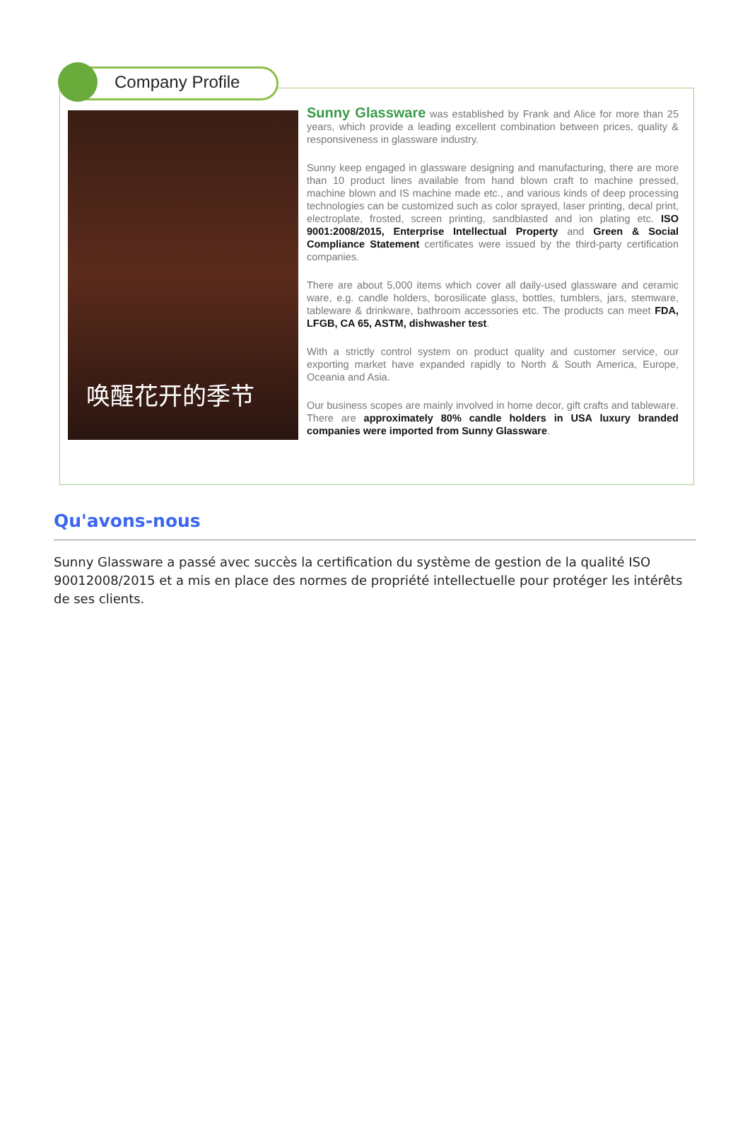Company Profile
唤醒花开的季节
Sunny Glassware was established by Frank and Alice for more than 25 years, which provide a leading excellent combination between prices, quality & responsiveness in glassware industry.
Sunny keep engaged in glassware designing and manufacturing, there are more than 10 product lines available from hand blown craft to machine pressed, machine blown and IS machine made etc., and various kinds of deep processing technologies can be customized such as color sprayed, laser printing, decal print, electroplate, frosted, screen printing, sandblasted and ion plating etc. ISO 9001:2008/2015, Enterprise Intellectual Property and Green & Social Compliance Statement certificates were issued by the third-party certification companies.
There are about 5,000 items which cover all daily-used glassware and ceramic ware, e.g. candle holders, borosilicate glass, bottles, tumblers, jars, stemware, tableware & drinkware, bathroom accessories etc. The products can meet FDA, LFGB, CA 65, ASTM, dishwasher test.
With a strictly control system on product quality and customer service, our exporting market have expanded rapidly to North & South America, Europe, Oceania and Asia.
Our business scopes are mainly involved in home decor, gift crafts and tableware. There are approximately 80% candle holders in USA luxury branded companies were imported from Sunny Glassware.
Qu'avons-nous
Sunny Glassware a passé avec succès la certification du système de gestion de la qualité ISO 90012008/2015 et a mis en place des normes de propriété intellectuelle pour protéger les intérêts de ses clients.